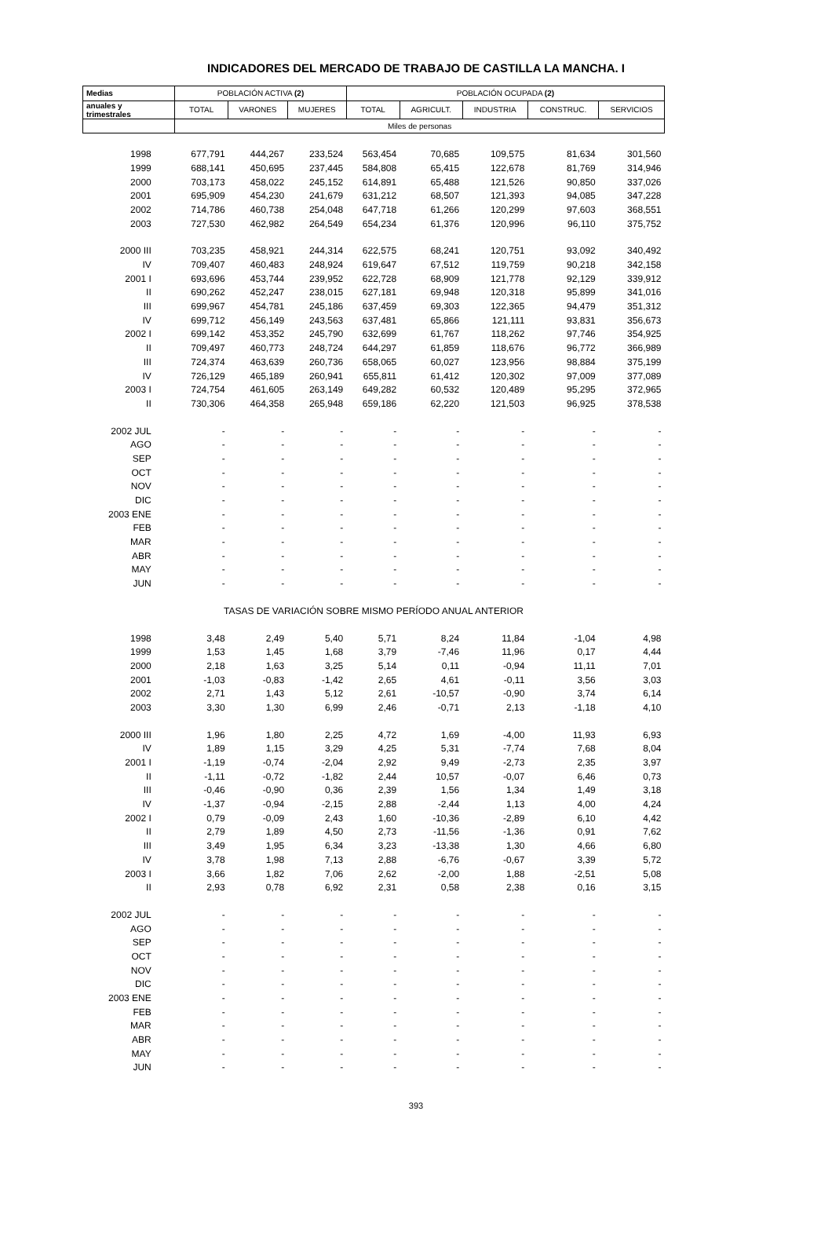INDICADORES DEL MERCADO DE TRABAJO DE CASTILLA LA MANCHA. I
| Medias | POBLACIÓN ACTIVA (2) | | | POBLACIÓN OCUPADA (2) | | | | |
| --- | --- | --- | --- | --- | --- | --- | --- | --- |
| anuales y trimestrales | TOTAL | VARONES | MUJERES | TOTAL | AGRICULT. | INDUSTRIA | CONSTRUC. | SERVICIOS |
| | Miles de personas | | | | | | | |
| 1998 | 677,791 | 444,267 | 233,524 | 563,454 | 70,685 | 109,575 | 81,634 | 301,560 |
| 1999 | 688,141 | 450,695 | 237,445 | 584,808 | 65,415 | 122,678 | 81,769 | 314,946 |
| 2000 | 703,173 | 458,022 | 245,152 | 614,891 | 65,488 | 121,526 | 90,850 | 337,026 |
| 2001 | 695,909 | 454,230 | 241,679 | 631,212 | 68,507 | 121,393 | 94,085 | 347,228 |
| 2002 | 714,786 | 460,738 | 254,048 | 647,718 | 61,266 | 120,299 | 97,603 | 368,551 |
| 2003 | 727,530 | 462,982 | 264,549 | 654,234 | 61,376 | 120,996 | 96,110 | 375,752 |
| 2000 III | 703,235 | 458,921 | 244,314 | 622,575 | 68,241 | 120,751 | 93,092 | 340,492 |
| IV | 709,407 | 460,483 | 248,924 | 619,647 | 67,512 | 119,759 | 90,218 | 342,158 |
| 2001 I | 693,696 | 453,744 | 239,952 | 622,728 | 68,909 | 121,778 | 92,129 | 339,912 |
| II | 690,262 | 452,247 | 238,015 | 627,181 | 69,948 | 120,318 | 95,899 | 341,016 |
| III | 699,967 | 454,781 | 245,186 | 637,459 | 69,303 | 122,365 | 94,479 | 351,312 |
| IV | 699,712 | 456,149 | 243,563 | 637,481 | 65,866 | 121,111 | 93,831 | 356,673 |
| 2002 I | 699,142 | 453,352 | 245,790 | 632,699 | 61,767 | 118,262 | 97,746 | 354,925 |
| II | 709,497 | 460,773 | 248,724 | 644,297 | 61,859 | 118,676 | 96,772 | 366,989 |
| III | 724,374 | 463,639 | 260,736 | 658,065 | 60,027 | 123,956 | 98,884 | 375,199 |
| IV | 726,129 | 465,189 | 260,941 | 655,811 | 61,412 | 120,302 | 97,009 | 377,089 |
| 2003 I | 724,754 | 461,605 | 263,149 | 649,282 | 60,532 | 120,489 | 95,295 | 372,965 |
| II | 730,306 | 464,358 | 265,948 | 659,186 | 62,220 | 121,503 | 96,925 | 378,538 |
| 2002 JUL | - | - | - | - | - | - | - | - |
| AGO | - | - | - | - | - | - | - | - |
| SEP | - | - | - | - | - | - | - | - |
| OCT | - | - | - | - | - | - | - | - |
| NOV | - | - | - | - | - | - | - | - |
| DIC | - | - | - | - | - | - | - | - |
| 2003 ENE | - | - | - | - | - | - | - | - |
| FEB | - | - | - | - | - | - | - | - |
| MAR | - | - | - | - | - | - | - | - |
| ABR | - | - | - | - | - | - | - | - |
| MAY | - | - | - | - | - | - | - | - |
| JUN | - | - | - | - | - | - | - | - |
| TASAS DE VARIACIÓN SOBRE MISMO PERÍODO ANUAL ANTERIOR | | | | | | | | |
| 1998 | 3,48 | 2,49 | 5,40 | 5,71 | 8,24 | 11,84 | -1,04 | 4,98 |
| 1999 | 1,53 | 1,45 | 1,68 | 3,79 | -7,46 | 11,96 | 0,17 | 4,44 |
| 2000 | 2,18 | 1,63 | 3,25 | 5,14 | 0,11 | -0,94 | 11,11 | 7,01 |
| 2001 | -1,03 | -0,83 | -1,42 | 2,65 | 4,61 | -0,11 | 3,56 | 3,03 |
| 2002 | 2,71 | 1,43 | 5,12 | 2,61 | -10,57 | -0,90 | 3,74 | 6,14 |
| 2003 | 3,30 | 1,30 | 6,99 | 2,46 | -0,71 | 2,13 | -1,18 | 4,10 |
| 2000 III | 1,96 | 1,80 | 2,25 | 4,72 | 1,69 | -4,00 | 11,93 | 6,93 |
| IV | 1,89 | 1,15 | 3,29 | 4,25 | 5,31 | -7,74 | 7,68 | 8,04 |
| 2001 I | -1,19 | -0,74 | -2,04 | 2,92 | 9,49 | -2,73 | 2,35 | 3,97 |
| II | -1,11 | -0,72 | -1,82 | 2,44 | 10,57 | -0,07 | 6,46 | 0,73 |
| III | -0,46 | -0,90 | 0,36 | 2,39 | 1,56 | 1,34 | 1,49 | 3,18 |
| IV | -1,37 | -0,94 | -2,15 | 2,88 | -2,44 | 1,13 | 4,00 | 4,24 |
| 2002 I | 0,79 | -0,09 | 2,43 | 1,60 | -10,36 | -2,89 | 6,10 | 4,42 |
| II | 2,79 | 1,89 | 4,50 | 2,73 | -11,56 | -1,36 | 0,91 | 7,62 |
| III | 3,49 | 1,95 | 6,34 | 3,23 | -13,38 | 1,30 | 4,66 | 6,80 |
| IV | 3,78 | 1,98 | 7,13 | 2,88 | -6,76 | -0,67 | 3,39 | 5,72 |
| 2003 I | 3,66 | 1,82 | 7,06 | 2,62 | -2,00 | 1,88 | -2,51 | 5,08 |
| II | 2,93 | 0,78 | 6,92 | 2,31 | 0,58 | 2,38 | 0,16 | 3,15 |
| 2002 JUL | - | - | - | - | - | - | - | - |
| AGO | - | - | - | - | - | - | - | - |
| SEP | - | - | - | - | - | - | - | - |
| OCT | - | - | - | - | - | - | - | - |
| NOV | - | - | - | - | - | - | - | - |
| DIC | - | - | - | - | - | - | - | - |
| 2003 ENE | - | - | - | - | - | - | - | - |
| FEB | - | - | - | - | - | - | - | - |
| MAR | - | - | - | - | - | - | - | - |
| ABR | - | - | - | - | - | - | - | - |
| MAY | - | - | - | - | - | - | - | - |
| JUN | - | - | - | - | - | - | - | - |
393